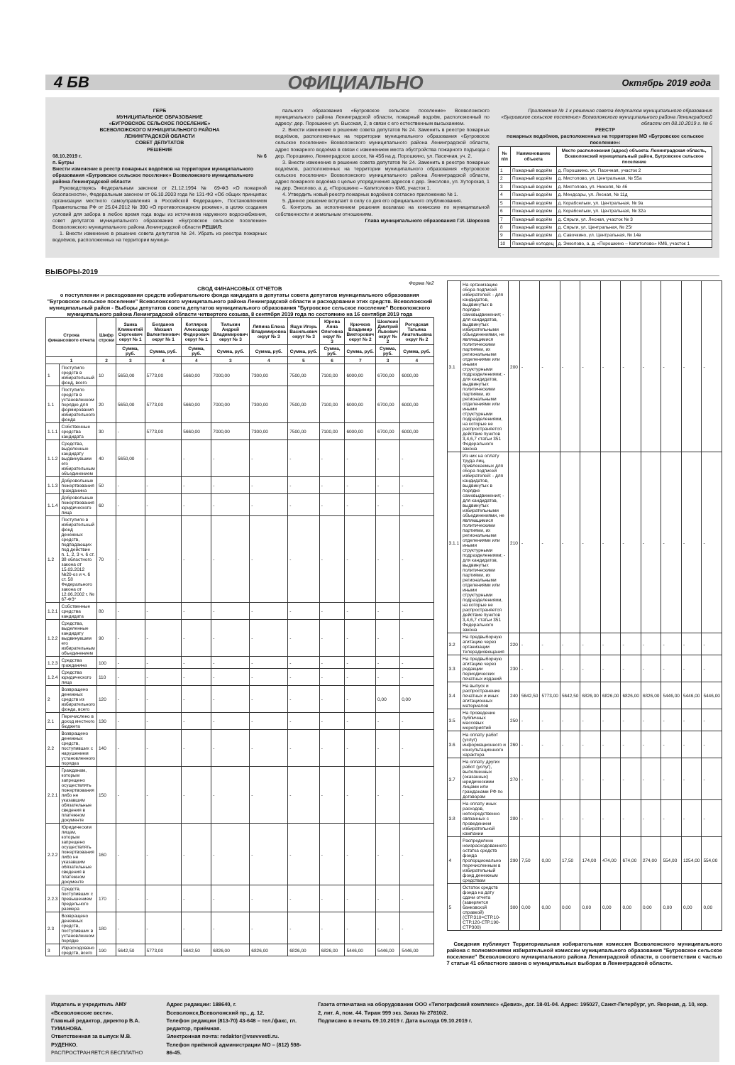4 БВ ОФИЦИАЛЬНО Октябрь 2019 года
ГЕРБ
МУНИЦИПАЛЬНОЕ ОБРАЗОВАНИЕ
«БУГРОВСКОЕ СЕЛЬСКОЕ ПОСЕЛЕНИЕ»
ВСЕВОЛОЖСКОГО МУНИЦИПАЛЬНОГО РАЙОНА
ЛЕНИНГРАДСКОЙ ОБЛАСТИ
СОВЕТ ДЕПУТАТОВ
РЕШЕНИЕ
08.10.2019 г. № 6
п. Бугры
Внести изменение в реестр пожарных водоёмов на территории муниципального образования «Бугровское сельское поселение» Всеволожского муниципального района Ленинградской области
Руководствуясь Федеральным законом от 21.12.1994 № 69-ФЗ «О пожарной безопасности», Федеральным законом от 06.10.2003 года № 131-ФЗ «Об общих принципах организации местного самоуправления в Российской Федерации», Постановлением Правительства РФ от 25.04.2012 № 390 «О противопожарном режиме», в целях создания условий для забора в любое время года воды из источников наружного водоснабжения, совет депутатов муниципального образования «Бугровское сельское поселение» Всеволожского муниципального района Ленинградской области РЕШИЛ:
1. Внести изменение в решение совета депутатов № 24. Убрать из реестра пожарных водоёмов, расположенных на территории муници-
пального образования «Бугровское сельское поселение» Всеволожского муниципального района Ленинградской области, пожарный водоём, расположенный по адресу: дер. Порошкино ул. Высокая, 2, в связи с его естественным высыханием.
2. Внести изменение в решение совета депутатов № 24. Заменить в реестре пожарных водоёмов, расположенных на территории муниципального образования «Бугровское сельское поселение» Всеволожского муниципального района Ленинградской области, адрес пожарного водоёма в связи с изменением места обустройства пожарного подъезда с дер. Порошкино, Ленинградское шоссе, № 45б на д. Порошкино, ул. Пасечная, уч. 2.
3. Внести изменение в решение совета депутатов № 24. Заменить в реестре пожарных водоёмов, расположенных на территории муниципального образования «Бугровское сельское поселение» Всеволожского муниципального района Ленинградской области, адрес пожарного водоёма с целью упорядочения адресов с дер. Энколово, ул. Хуторская, 1 на дер. Энколово, а. д. «Порошкино – Капитолово» КМ6, участок 1.
4. Утвердить новый реестр пожарных водоёмов согласно приложению № 1.
5. Данное решение вступает в силу со дня его официального опубликования.
6. Контроль за исполнением решения возлагаю на комиссию по муниципальной собственности и земельным отношениям.
Глава муниципального образования Г.И. Шорохов
Приложение № 1 к решению совета депутатов муниципального образования «Бугровское сельское поселение» Всеволожского муниципального района Ленинградской области от 08.10.2019 г. № 6
РЕЕСТР
пожарных водоёмов, расположенных на территории МО «Бугровское сельское поселение»:
| № п/п | Наименование объекта | Место расположения (адрес) объекта: Ленинградская область, Всеволожский муниципальный район, Бугровское сельское поселение |
| --- | --- | --- |
| 1 | Пожарный водоём | д. Порошкино. ул. Пасечная, участок 2 |
| 2 | Пожарный водоём | д. Мистолово, ул. Центральная, № 55а |
| 3 | Пожарный водоём | д. Мистолово, ул. Нижняя, № 4б |
| 4 | Пожарный водоём | д. Мендсары, ул. Лесная, № 11д |
| 5 | Пожарный водоём | д. Корабсельки, ул. Центральная, № 9а |
| 6 | Пожарный водоём | д. Корабсельки, ул. Центральная, № 32а |
| 7 | Пожарный водоём | д. Сярьги, ул. Лесная, участок № 3 |
| 8 | Пожарный водоём | д. Сярьги, ул. Центральная, № 25г |
| 9 | Пожарный водоём | д. Савочкино, ул. Центральная, № 14в |
| 10 | Пожарный колодец | д. Энколово, а. д. «Порошкино – Капитолово» КМ6, участок 1 |
ВЫБОРЫ-2019
Форма №2
СВОД ФИНАНСОВЫХ ОТЧЕТОВ
о поступлении и расходовании средств избирательного фонда кандидата в депутаты совета депутатов муниципального образования "Бугровское сельское поселение" Всеволожского муниципального района Ленинградской области и расходовании этих средств. Всеволожский муниципальный район - Выборы депутатов совета депутатов муниципального образования "Бугровское сельское поселение" Всеволожского муниципального района Ленинградской области четвертого созыва, 8 сентября 2019 года по состоянию на 16 сентября 2019 года
| Строка финансового отчета | | Шифр строки | Заика Климентий Сергеевич округ № 1 | Богданов Михаил Валентинович округ № 1 | Котляров Александр Федорович округ № 1 | Тилькин Андрей Владимирович округ № 3 | Ляпина Елена Владимировна округ № 3 | Ящук Игорь Васильевич округ № 3 | Юрова Анна Олеговна округ № 3 | Крючков Владимир Викторович округ № 2 | Шеклеин Дмитрий Львович округ № 2 | Рогодская Татьяна Анатольевна округ № 2 |
| --- | --- | --- | --- | --- | --- | --- | --- | --- | --- | --- | --- | --- |
| | | | Сумма, руб. | Сумма, руб. | Сумма, руб. | Сумма, руб. | Сумма, руб. | Сумма, руб. | Сумма, руб. | Сумма, руб. | Сумма, руб. | Сумма, руб. |
| 1 | | 2 | 3 | 4 | 4 | 3 | 4 | 5 | 6 | 7 | 3 | 4 |
| 1 | Поступило средств в избирательный фонд, всего | 10 | 5650,00 | 5773,00 | 5660,00 | 7000,00 | 7300,00 | 7500,00 | 7100,00 | 6000,00 | 6700,00 | 6000,00 |
| 1.1 | Поступило средств в установленном порядке для формирования избирательного фонда | 20 | 5650,00 | 5773,00 | 5660,00 | 7000,00 | 7300,00 | 7500,00 | 7100,00 | 6000,00 | 6700,00 | 6000,00 |
| 1.1.1 | Собственные средства кандидата | 30 | - | 5773,00 | 5660,00 | 7000,00 | 7300,00 | 7500,00 | 7100,00 | 6000,00 | 6700,00 | 6000,00 |
| 1.1.2 | Средства, выделенные кандидату выдвинувшим его избирательным объединением | 40 | 5650,00 | - | - | - | - | - | - | - | - | - |
| 1.1.3 | Добровольные пожертвования гражданина | 50 | - | - | - | - | - | - | - | - | - | - |
| 1.1.4 | Добровольные пожертвования юридического лица | 60 | - | - | - | - | - | - | - | - | - | - |
| 1.2 | Поступило в избирательный фонд денежных средств, подпадающих под действие п. 1, 2, 3 ч. 6 ст. 38 областного закона от 15.03.2012 №20-оз и ч. 6 ст. 58 Федерального закона от 12.06.2002 г. № 67-ФЗ* | 70 | - | - | - | - | - | - | - | - | - | - |
| 1.2.1 | Собственные средства кандидата | 80 | - | - | - | - | - | - | - | - | - | - |
| 1.2.2 | Средства, выделенные кандидату выдвинувшим его избирательным объединением | 90 | - | - | - | - | - | - | - | - | - | - |
| 1.2.3 | Средства гражданина | 100 | - | - | - | - | - | - | - | - | - | - |
| 1.2.4 | Средства юридического лица | 110 | - | - | - | - | - | - | - | - | - | - |
| 2 | Возвращено денежных средств из избирательного фонда, всего | 120 | - | - | - | - | - | - | - | - | 0,00 | 0,00 |
| 2.1 | Перечислено в доход местного бюджета | 130 | - | - | - | - | - | - | - | - | - | - |
| 2.2 | Возвращено денежных средств, поступивших с нарушением установленного порядка | 140 | - | - | - | - | - | - | - | - | - | - |
| 2.2.1 | Гражданам, которым запрещено осуществлять пожертвования либо не указавшим обязательные сведения в платежном документе | 150 | - | - | - | - | - | - | - | - | - | - |
| 2.2.2 | Юридическим лицам, которым запрещено осуществлять пожертвования либо не указавшим обязательные сведения в платежном документе | 160 | - | - | - | - | - | - | - | - | - | - |
| 2.2.3 | Средств, поступивших с превышением предельного размера | 170 | - | - | - | - | - | - | - | - | - | - |
| 2.3 | Возвращено денежных средств, поступивших в установленном порядке | 180 | - | - | - | - | - | - | - | - | - | - |
| 3 | Израсходовано средств, всего | 190 | 5642,50 | 5773,00 | 5642,50 | 6826,00 | 6826,00 | 6826,00 | 6826,00 | 5446,00 | 5446,00 | 5446,00 |
| 3.1 | На организацию сбора подписей избирателей: - для кандидатов, выдвинутых в порядке самовыдвижения; - для кандидатов, выдвинутых избирательными объединениями, не являющимися политическими партиями, их региональными отделениями или иными структурными подразделениями; - для кандидатов, выдвинутых политическими партиями, их региональными отделениями или иными структурными подразделениями, на которые не распространяется действие пунктов 3,4,6,7 статьи 351 Федерального закона | 200 | - | - | - | - | - | - | - | - | - | - |
| 3.1.1 | Из них на оплату труда лиц, привлекаемых для сбора подписей избирателей: - для кандидатов, выдвинутых в порядке самовыдвижения; - для кандидатов, выдвинутых избирательными объединениями, не являющимися политическими партиями, их региональными отделениями или иными структурными подразделениями; - для кандидатов, выдвинутых политическими партиями, их региональными отделениями или иными структурными подразделениями, на которые не распространяется действие пунктов 3,4,6,7 статьи 351 Федерального закона | 210 | - | - | - | - | - | - | - | - | - | - |
| 3.2 | На предвыборную агитацию через организации телерадиовещания | 220 | - | - | - | - | - | - | - | - | - | - |
| 3.3 | На предвыборную агитацию через редакции периодических печатных изданий | 230 | - | - | - | - | - | - | - | - | - | - |
| 3.4 | На выпуск и распространение печатных и иных агитационных материалов | 240 | 5642,50 | 5773,00 | 5642,50 | 6826,00 | 6826,00 | 6826,00 | 6826,00 | 5446,00 | 5446,00 | 5446,00 |
| 3.5 | На проведение публичных массовых мероприятий | 250 | - | - | - | - | - | - | - | - | - | - |
| 3.6 | На оплату работ (услуг) информационного и консультационного характера | 260 | - | - | - | - | - | - | - | - | - | - |
| 3.7 | На оплату других работ (услуг), выполненных (оказанных) юридическими лицами или гражданами РФ по договорам | 270 | - | - | - | - | - | - | - | - | - | - |
| 3.8 | На оплату иных расходов, непосредственно связанных с проведением избирательной кампании | 280 | - | - | - | - | - | - | - | - | - | - |
| 4 | Распределено неизрасходованного остатка средств фонда пропорционально перечисленным в избирательный фонд денежным средствам | 290 | 7,50 | 0,00 | 17,50 | 174,00 | 474,00 | 674,00 | 274,00 | 554,00 | 1254,00 | 554,00 |
| 5 | Остаток средств фонда на дату сдачи отчета (заверяется банковской справкой) (СТР.310=СТР.10-СТР.120-СТР.190-СТР300) | 300 | 0,00 | 0,00 | 0,00 | 0,00 | 0,00 | 0,00 | 0,00 | 0,00 | 0,00 | 0,00 |
Сведения публикует Территориальная избирательная комиссия Всеволожского муниципального района с полномочиями избирательной комиссии муниципального образования "Бугровское сельское поселение" Всеволожского муниципального района Ленинградской области, в соответствии с частью 7 статьи 41 областного закона о муниципальных выборах в Ленинградской области.
Издатель и учредитель АМУ «Всеволожские вести».
Главный редактор, директор В.А. ТУМАНОВА.
Ответственная за выпуск М.В. РУДЕНКО.
РАСПРОСТРАНЯЕТСЯ БЕСПЛАТНО
Адрес редакции: 188640, г. Всеволожск,Всеволожский пр., д. 12.
Телефон редакции (813-70) 43-648 – тел./факс, гл. редактор, приёмная.
Электронная почта: redaktor@vsevvesti.ru.
Телефон приёмной администрации МО – (812) 598-86-45.
Газета отпечатана на оборудовании ООО «Типографский комплекс» «Девиз», дог. 18-01-04. Адрес: 195027, Санкт-Петербург, ул. Якорная, д. 10, кор. 2, лит. А, пом. 44. Тираж 999 экз. Заказ № 27810/2.
Подписано в печать 09.10.2019 г. Дата выхода 09.10.2019 г.